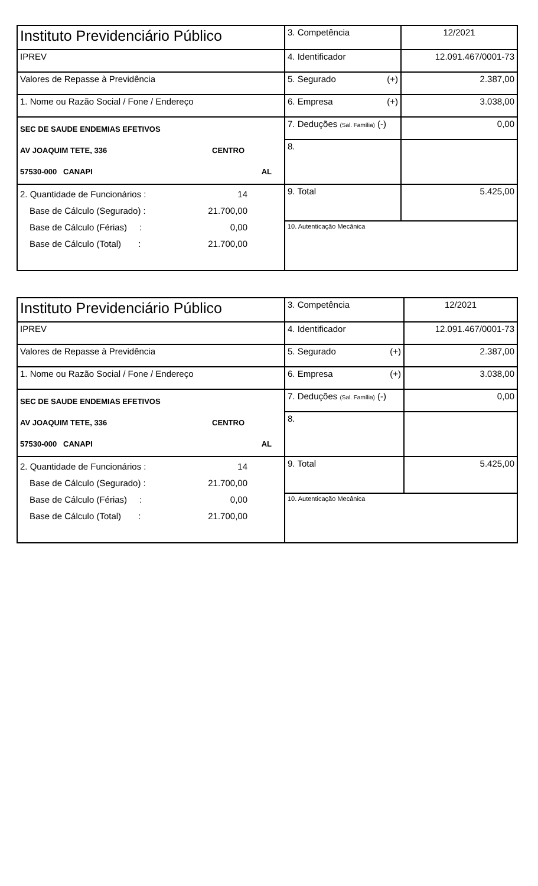| Instituto Previdenciário Público | 3. Competência | 12/2021 |
| IPREV | 4. Identificador | 12.091.467/0001-73 |
| Valores de Repasse à Previdência | 5. Segurado (+) | 2.387,00 |
| 1. Nome ou Razão Social / Fone / Endereço | 6. Empresa (+) | 3.038,00 |
| SEC DE SAUDE ENDEMIAS EFETIVOS AV JOAQUIM TETE, 336 CENTRO 57530-000 CANAPI AL | 7. Deduções (Sal. Família) (-) | 0,00 |
| | 8. | |
| 2. Quantidade de Funcionários : 14 Base de Cálculo (Segurado) : 21.700,00 Base de Cálculo (Férias) : 0,00 Base de Cálculo (Total) : 21.700,00 | 9. Total | 5.425,00 |
| | 10. Autenticação Mecânica | |
| Instituto Previdenciário Público | 3. Competência | 12/2021 |
| IPREV | 4. Identificador | 12.091.467/0001-73 |
| Valores de Repasse à Previdência | 5. Segurado (+) | 2.387,00 |
| 1. Nome ou Razão Social / Fone / Endereço | 6. Empresa (+) | 3.038,00 |
| SEC DE SAUDE ENDEMIAS EFETIVOS AV JOAQUIM TETE, 336 CENTRO 57530-000 CANAPI AL | 7. Deduções (Sal. Família) (-) | 0,00 |
| | 8. | |
| 2. Quantidade de Funcionários : 14 Base de Cálculo (Segurado) : 21.700,00 Base de Cálculo (Férias) : 0,00 Base de Cálculo (Total) : 21.700,00 | 9. Total | 5.425,00 |
| | 10. Autenticação Mecânica | |